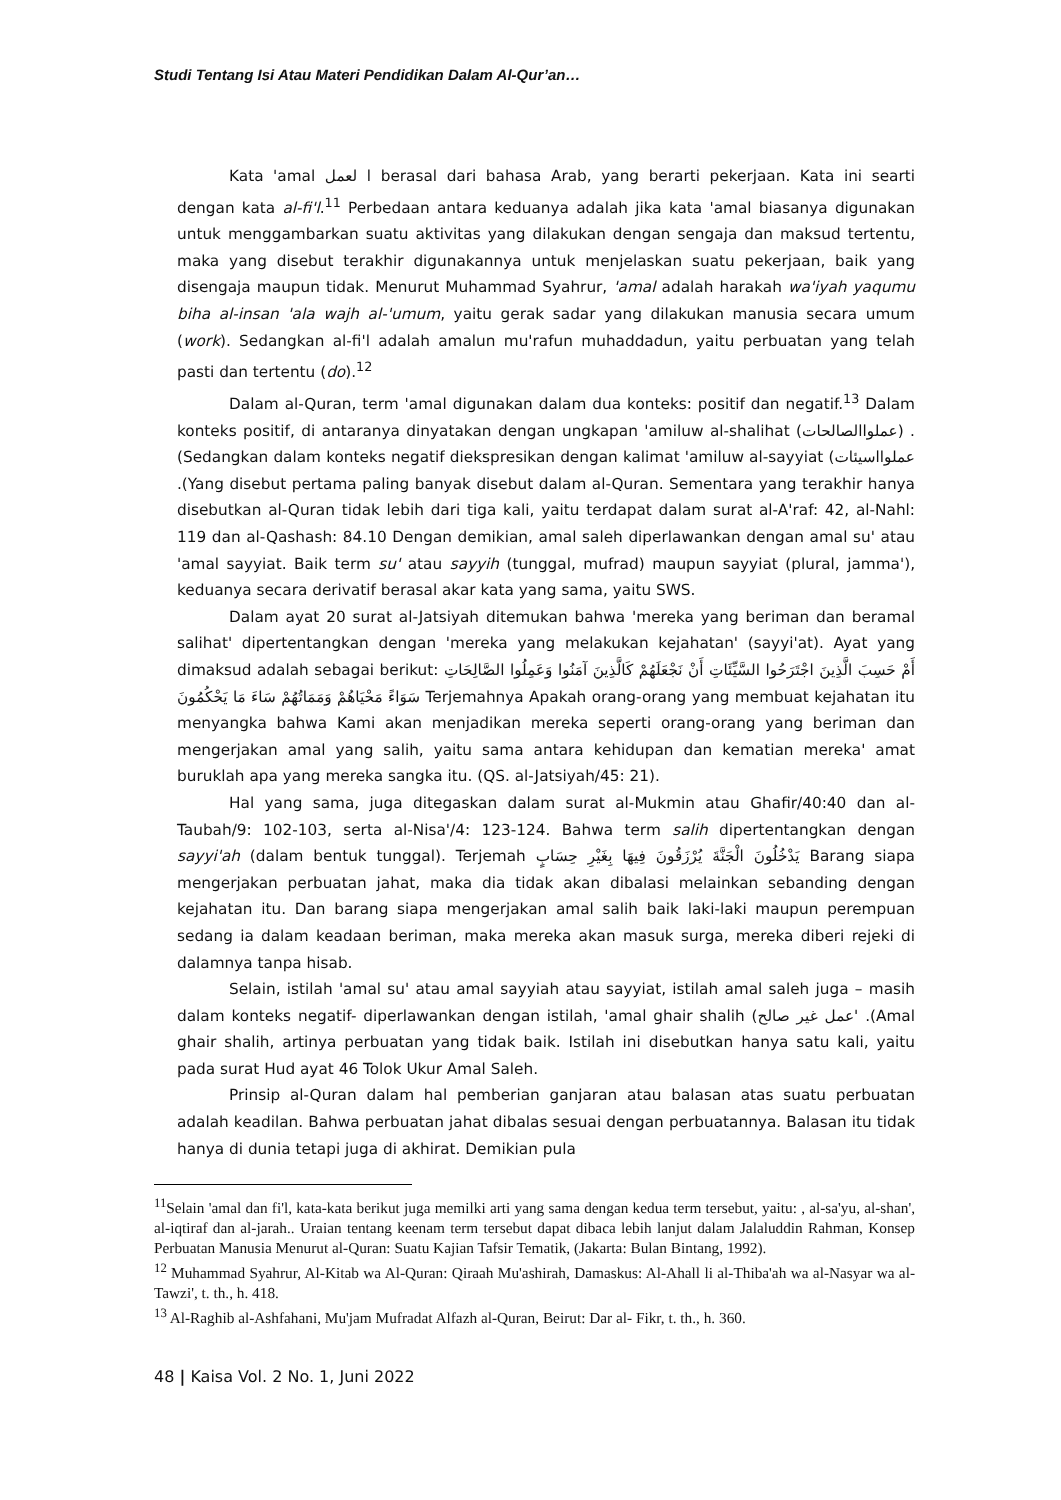Studi Tentang Isi Atau Materi Pendidikan Dalam Al-Qur’an…
Kata 'amal ا لعمل berasal dari bahasa Arab, yang berarti pekerjaan. Kata ini searti dengan kata al-fi'l.<sup>11</sup> Perbedaan antara keduanya adalah jika kata 'amal biasanya digunakan untuk menggambarkan suatu aktivitas yang dilakukan dengan sengaja dan maksud tertentu, maka yang disebut terakhir digunakannya untuk menjelaskan suatu pekerjaan, baik yang disengaja maupun tidak. Menurut Muhammad Syahrur, 'amal adalah harakah wa'iyah yaqumu biha al-insan 'ala wajh al-'umum, yaitu gerak sadar yang dilakukan manusia secara umum (work). Sedangkan al-fi'l adalah amalun mu'rafun muhaddadun, yaitu perbuatan yang telah pasti dan tertentu (do).<sup>12</sup>
Dalam al-Quran, term 'amal digunakan dalam dua konteks: positif dan negatif.<sup>13</sup> Dalam konteks positif, di antaranya dinyatakan dengan ungkapan 'amiluw al-shalihat (عملواالصالحات) . (Sedangkan dalam konteks negatif diekspresikan dengan kalimat 'amiluw al-sayyiat (عملوااسيئات .(Yang disebut pertama paling banyak disebut dalam al-Quran. Sementara yang terakhir hanya disebutkan al-Quran tidak lebih dari tiga kali, yaitu terdapat dalam surat al-A'raf: 42, al-Nahl: 119 dan al-Qashash: 84.10 Dengan demikian, amal saleh diperlawankan dengan amal su' atau 'amal sayyiat. Baik term su' atau sayyih (tunggal, mufrad) maupun sayyiat (plural, jamma'), keduanya secara derivatif berasal akar kata yang sama, yaitu SWS.
Dalam ayat 20 surat al-Jatsiyah ditemukan bahwa 'mereka yang beriman dan beramal salihat' dipertentangkan dengan 'mereka yang melakukan kejahatan' (sayyi'at). Ayat yang dimaksud adalah sebagai berikut: أَمْ حَسِبَ الَّذِينَ اجْتَرَحُوا السَّيِّئَاتِ أَنْ نَجْعَلَهُمْ كَالَّذِينَ آمَنُوا وَعَمِلُوا الصَّالِحَاتِ سَوَاءً مَحْيَاهُمْ وَمَمَاتُهُمْ سَاءَ مَا يَحْكُمُونَ Terjemahnya Apakah orang-orang yang membuat kejahatan itu menyangka bahwa Kami akan menjadikan mereka seperti orang-orang yang beriman dan mengerjakan amal yang salih, yaitu sama antara kehidupan dan kematian mereka' amat buruklah apa yang mereka sangka itu. (QS. al-Jatsiyah/45: 21).
Hal yang sama, juga ditegaskan dalam surat al-Mukmin atau Ghafir/40:40 dan al-Taubah/9: 102-103, serta al-Nisa'/4: 123-124. Bahwa term salih dipertentangkan dengan sayyi'ah (dalam bentuk tunggal). Terjemah يَدْخُلُونَ الْجَنَّةَ يُرْزَقُونَ فِيهَا بِغَيْرِ حِسَابٍ Barang siapa mengerjakan perbuatan jahat, maka dia tidak akan dibalasi melainkan sebanding dengan kejahatan itu. Dan barang siapa mengerjakan amal salih baik laki-laki maupun perempuan sedang ia dalam keadaan beriman, maka mereka akan masuk surga, mereka diberi rejeki di dalamnya tanpa hisab.
Selain, istilah 'amal su' atau amal sayyiah atau sayyiat, istilah amal saleh juga – masih dalam konteks negatif- diperlawankan dengan istilah, 'amal ghair shalih (عمل غير صالح' .(Amal ghair shalih, artinya perbuatan yang tidak baik. Istilah ini disebutkan hanya satu kali, yaitu pada surat Hud ayat 46 Tolok Ukur Amal Saleh.
Prinsip al-Quran dalam hal pemberian ganjaran atau balasan atas suatu perbuatan adalah keadilan. Bahwa perbuatan jahat dibalas sesuai dengan perbuatannya. Balasan itu tidak hanya di dunia tetapi juga di akhirat. Demikian pula
<sup>11</sup> Selain 'amal dan fi'l, kata-kata berikut juga memilki arti yang sama dengan kedua term tersebut, yaitu: , al-sa'yu, al-shan', al-iqtiraf dan al-jarah.. Uraian tentang keenam term tersebut dapat dibaca lebih lanjut dalam Jalaluddin Rahman, Konsep Perbuatan Manusia Menurut al-Quran: Suatu Kajian Tafsir Tematik, (Jakarta: Bulan Bintang, 1992).
<sup>12</sup> Muhammad Syahrur, Al-Kitab wa Al-Quran: Qiraah Mu'ashirah, Damaskus: Al-Ahall li al-Thiba'ah wa al-Nasyar wa al-Tawzi', t. th., h. 418.
<sup>13</sup> Al-Raghib al-Ashfahani, Mu'jam Mufradat Alfazh al-Quran, Beirut: Dar al- Fikr, t. th., h. 360.
48 | Kaisa Vol. 2 No. 1, Juni 2022